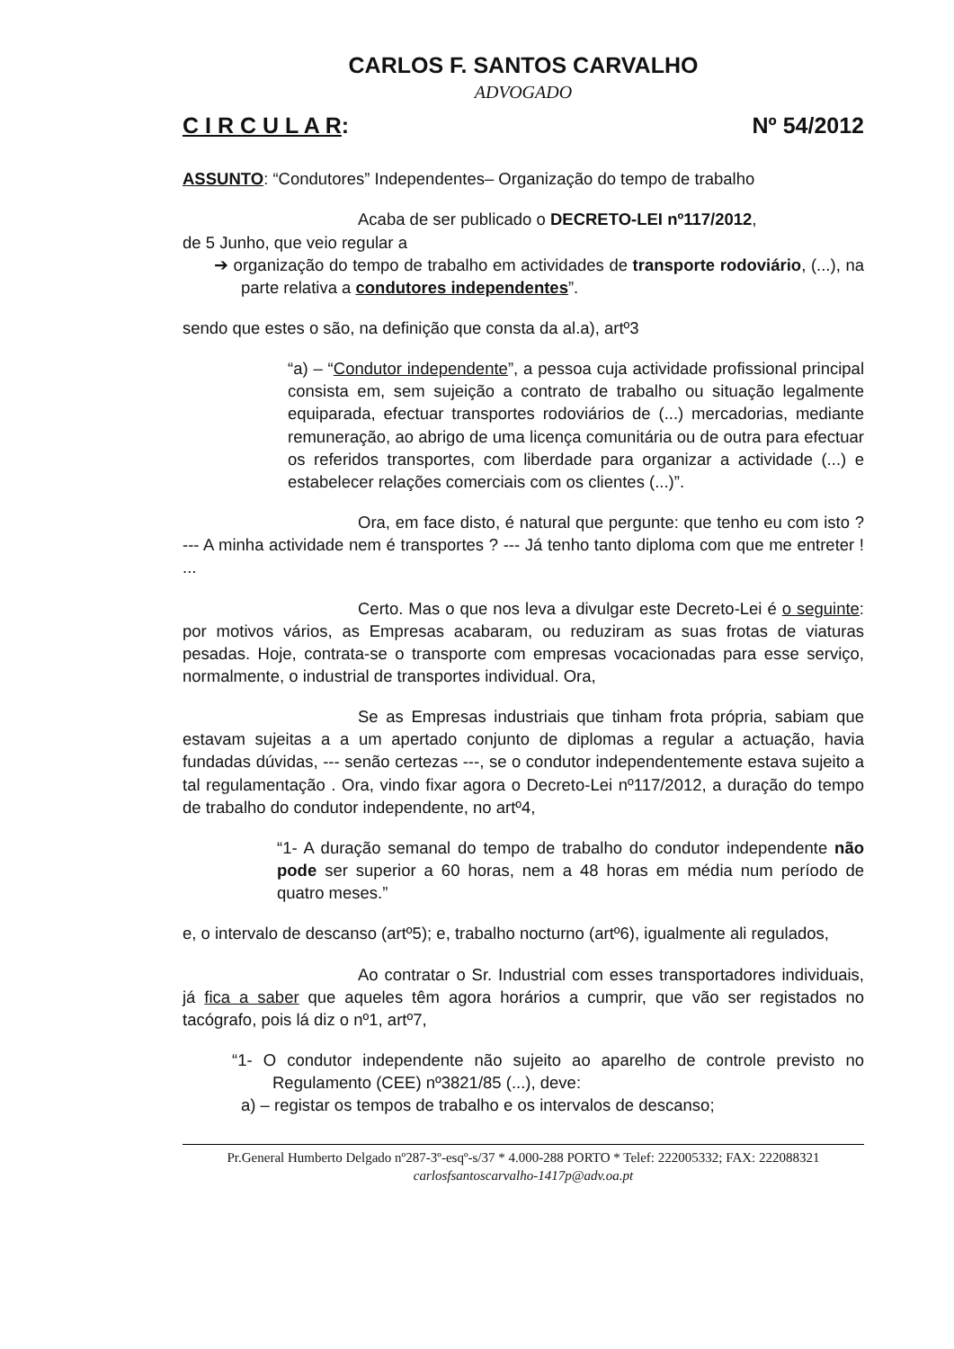CARLOS F. SANTOS CARVALHO
ADVOGADO
C I R C U L A R: Nº 54/2012
ASSUNTO: “Condutores” Independentes– Organização do tempo de trabalho
Acaba de ser publicado o DECRETO-LEI nº117/2012,
de 5 Junho, que veio regular a
➔ organização do tempo de trabalho em actividades de transporte rodoviário, (...), na parte relativa a condutores independentes”.
sendo que estes o são, na definição que consta da al.a), artº3
“a) – “Condutor independente”, a pessoa cuja actividade profissional principal consista em, sem sujeição a contrato de trabalho ou situação legalmente equiparada, efectuar transportes rodoviários de (...) mercadorias, mediante remuneração, ao abrigo de uma licença comunitária ou de outra para efectuar os referidos transportes, com liberdade para organizar a actividade (...) e estabelecer relações comerciais com os clientes (...)”.
Ora, em face disto, é natural que pergunte: que tenho eu com isto ? --- A minha actividade nem é transportes ? --- Já tenho tanto diploma com que me entreter ! ...
Certo. Mas o que nos leva a divulgar este Decreto-Lei é o seguinte: por motivos vários, as Empresas acabaram, ou reduziram as suas frotas de viaturas pesadas. Hoje, contrata-se o transporte com empresas vocacionadas para esse serviço, normalmente, o industrial de transportes individual. Ora,
Se as Empresas industriais que tinham frota própria, sabiam que estavam sujeitas a a um apertado conjunto de diplomas a regular a actuação, havia fundadas dúvidas, --- senão certezas ---, se o condutor independentemente estava sujeito a tal regulamentação . Ora, vindo fixar agora o Decreto-Lei nº117/2012, a duração do tempo de trabalho do condutor independente, no artº4,
“1- A duração semanal do tempo de trabalho do condutor independente não pode ser superior a 60 horas, nem a 48 horas em média num período de quatro meses.”
e, o intervalo de descanso (artº5); e, trabalho nocturno (artº6), igualmente ali regulados,
Ao contratar o Sr. Industrial com esses transportadores individuais, já fica a saber que aqueles têm agora horários a cumprir, que vão ser registados no tacógrafo, pois lá diz o nº1, artº7,
“1- O condutor independente não sujeito ao aparelho de controle previsto no Regulamento (CEE) nº3821/85 (...), deve:
a) – registar os tempos de trabalho e os intervalos de descanso;
Pr.General Humberto Delgado nº287-3º-esqº-s/37 * 4.000-288 PORTO * Telef: 222005332; FAX: 222088321
carlosfsantoscarvalho-1417p@adv.oa.pt